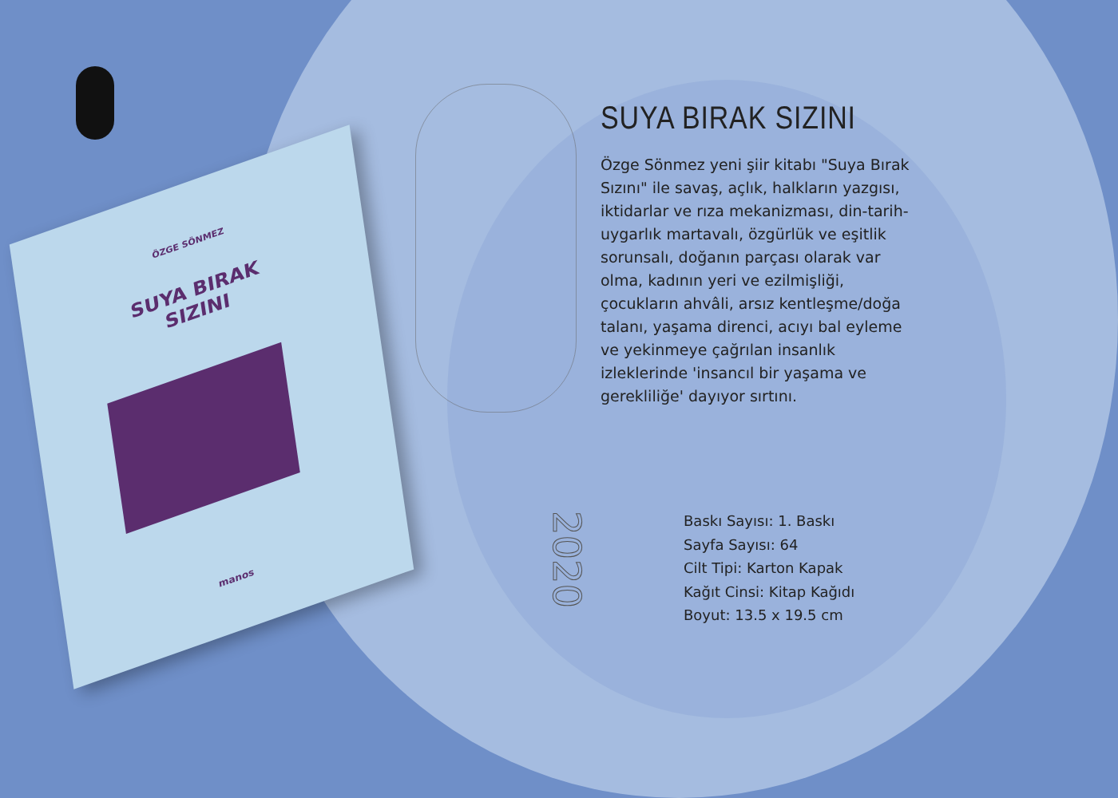ÖZGE SÖNMEZ
SUYA BIRAK
SIZINI
manos
SUYA BIRAK SIZINI
Özge Sönmez yeni şiir kitabı "Suya Bırak Sızını" ile savaş, açlık, halkların yazgısı, iktidarlar ve rıza mekanizması, din-tarih-uygarlık martavalı, özgürlük ve eşitlik sorunsalı, doğanın parçası olarak var olma, kadının yeri ve ezilmişliği, çocukların ahvâli, arsız kentleşme/doğa talanı, yaşama direnci, acıyı bal eyleme ve yekinmeye çağrılan insanlık izleklerinde 'insancıl bir yaşama ve gerekliliğe' dayıyor sırtını.
2020
Baskı Sayısı: 1. Baskı
Sayfa Sayısı: 64
Cilt Tipi: Karton Kapak
Kağıt Cinsi: Kitap Kağıdı
Boyut: 13.5 x 19.5 cm